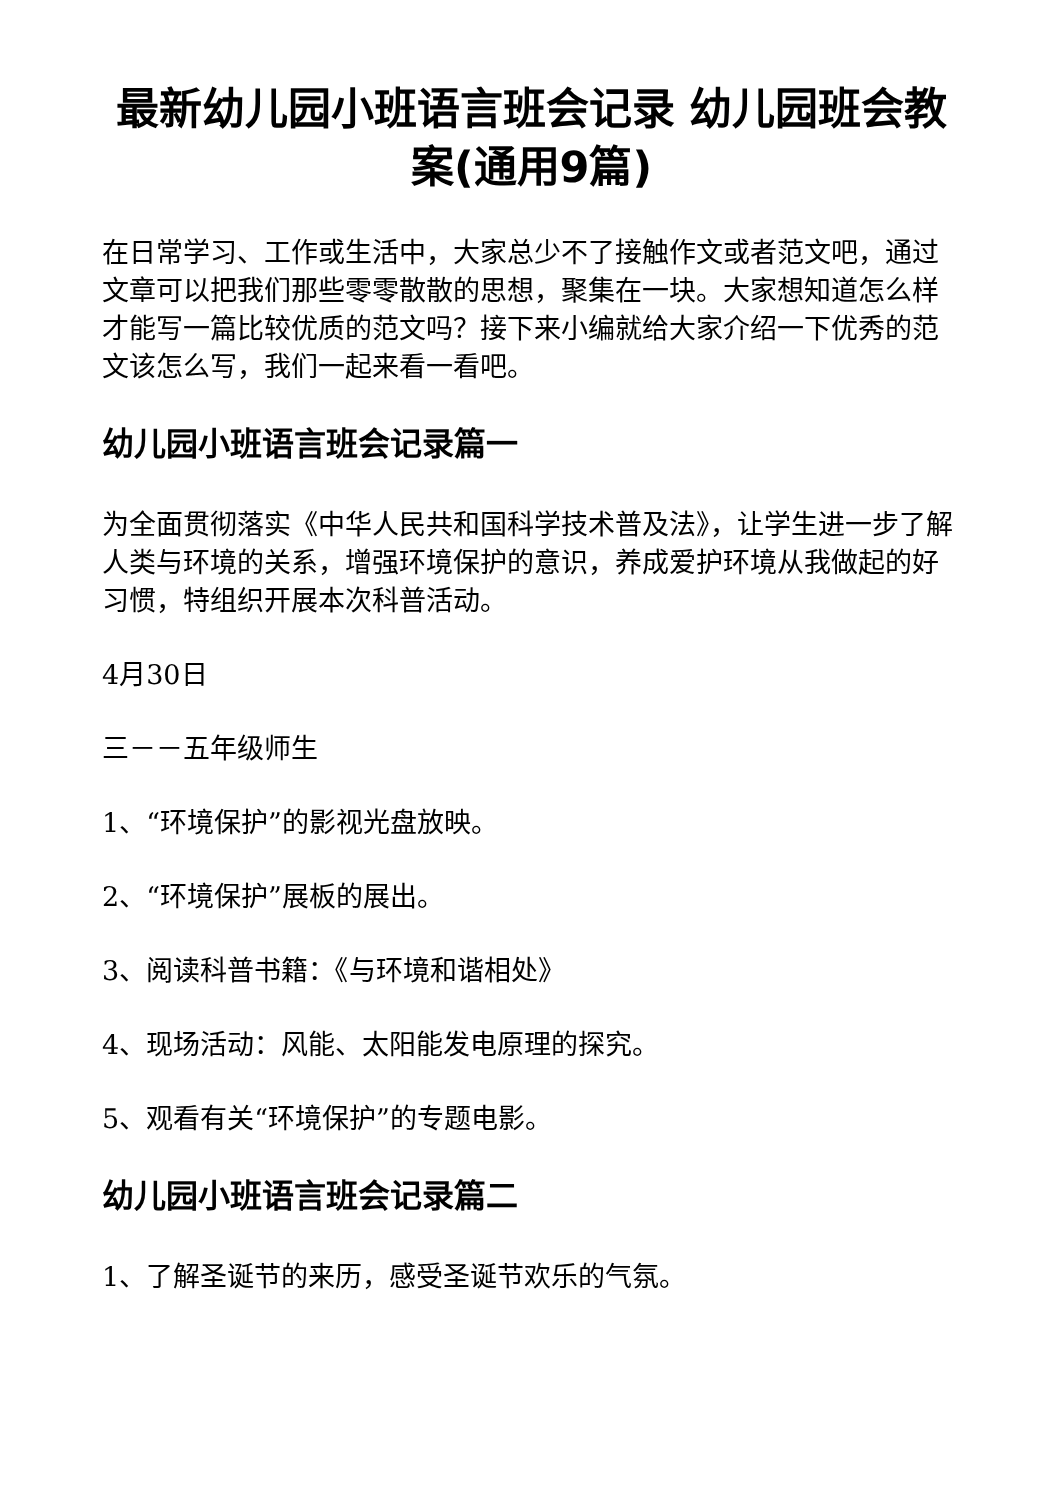最新幼儿园小班语言班会记录 幼儿园班会教案(通用9篇)
在日常学习、工作或生活中，大家总少不了接触作文或者范文吧，通过文章可以把我们那些零零散散的思想，聚集在一块。大家想知道怎么样才能写一篇比较优质的范文吗？接下来小编就给大家介绍一下优秀的范文该怎么写，我们一起来看一看吧。
幼儿园小班语言班会记录篇一
为全面贯彻落实《中华人民共和国科学技术普及法》，让学生进一步了解人类与环境的关系，增强环境保护的意识，养成爱护环境从我做起的好习惯，特组织开展本次科普活动。
4月30日
三－－五年级师生
1、“环境保护”的影视光盘放映。
2、“环境保护”展板的展出。
3、阅读科普书籍：《与环境和谐相处》
4、现场活动：风能、太阳能发电原理的探究。
5、观看有关“环境保护”的专题电影。
幼儿园小班语言班会记录篇二
1、了解圣诞节的来历，感受圣诞节欢乐的气氛。